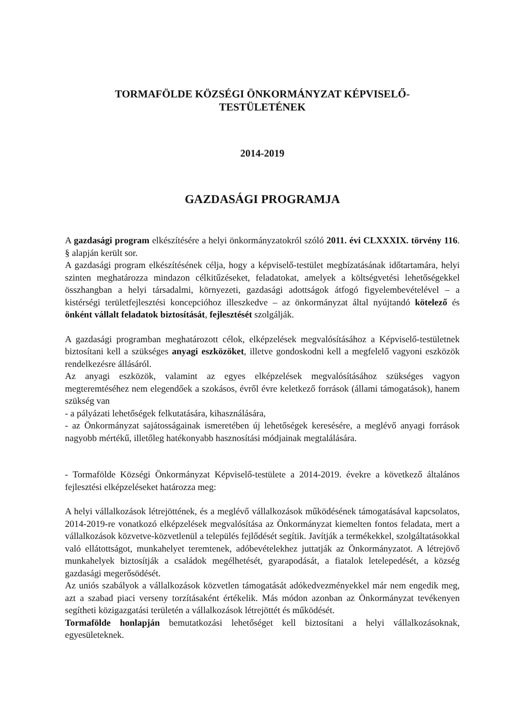TORMAFÖLDE KÖZSÉGI ÖNKORMÁNYZAT KÉPVISELŐ-
TESTÜLETÉNEK
2014-2019
GAZDASÁGI PROGRAMJA
A gazdasági program elkészítésére a helyi önkormányzatokról szóló 2011. évi CLXXXIX. törvény 116. § alapján került sor.
A gazdasági program elkészítésének célja, hogy a képviselő-testület megbízatásának időtartamára, helyi szinten meghatározza mindazon célkitűzéseket, feladatokat, amelyek a költségvetési lehetőségekkel összhangban a helyi társadalmi, környezeti, gazdasági adottságok átfogó figyelembevételével – a kistérségi területfejlesztési koncepcióhoz illeszkedve – az önkormányzat által nyújtandó kötelező és önként vállalt feladatok biztosítását, fejlesztését szolgálják.
A gazdasági programban meghatározott célok, elképzelések megvalósításához a Képviselő-testületnek biztosítani kell a szükséges anyagi eszközöket, illetve gondoskodni kell a megfelelő vagyoni eszközök rendelkezésre állásáról.
Az anyagi eszközök, valamint az egyes elképzelések megvalósításához szükséges vagyon megteremtéséhez nem elegendőek a szokásos, évről évre keletkező források (állami támogatások), hanem szükség van
- a pályázati lehetőségek felkutatására, kihasználására,
- az Önkormányzat sajátosságainak ismeretében új lehetőségek keresésére, a meglévő anyagi források nagyobb mértékű, illetőleg hatékonyabb hasznosítási módjainak megtalálására.
- Tormaföldе Községi Önkormányzat Képviselő-testülete a 2014-2019. évekre a következő általános fejlesztési elképzeléseket határozza meg:
A helyi vállalkozások létrejöttének, és a meglévő vállalkozások működésének támogatásával kapcsolatos, 2014-2019-re vonatkozó elképzelések megvalósítása az Önkormányzat kiemelten fontos feladata, mert a vállalkozások közvetve-közvetlenül a település fejlődését segítik. Javítják a termékekkel, szolgáltatásokkal való ellátottságot, munkahelyet teremtenek, adóbevételekhez juttatják az Önkormányzatot. A létrejövő munkahelyek biztosítják a családok megélhetését, gyarapodását, a fiatalok letelepedését, a község gazdasági megerősödését.
Az uniós szabályok a vállalkozások közvetlen támogatását adókedvezményekkel már nem engedik meg, azt a szabad piaci verseny torzításaként értékelik. Más módon azonban az Önkormányzat tevékenyen segítheti közigazgatási területén a vállalkozások létrejöttét és működését.
Tormaföldе honlapján bemutatkozási lehetőséget kell biztosítani a helyi vállalkozásoknak, egyesületeknek.